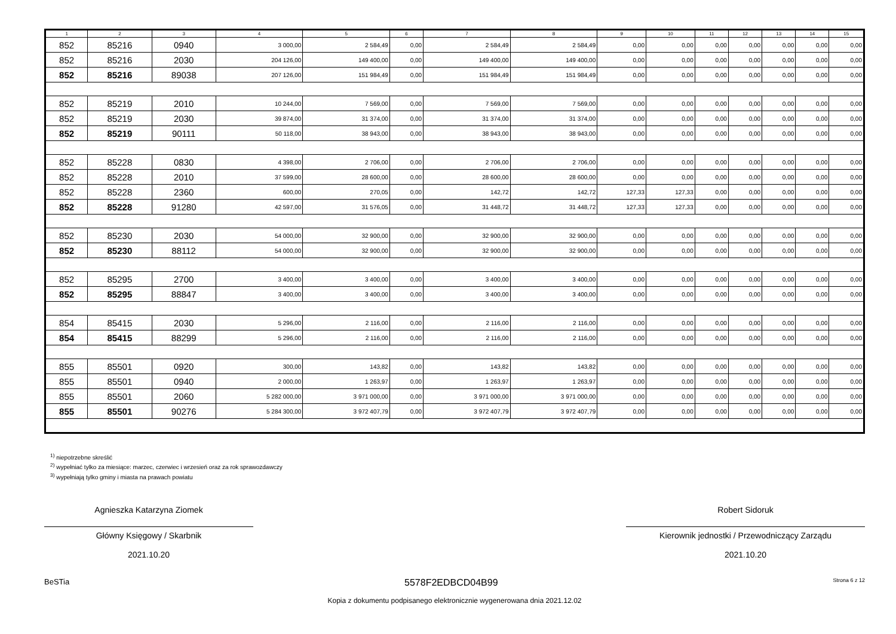| 1 | 2 | 3 | 4 | 5 | 6 | 7 | 8 | 9 | 10 | 11 | 12 | 13 | 14 | 15 |
| --- | --- | --- | --- | --- | --- | --- | --- | --- | --- | --- | --- | --- | --- | --- |
| 852 | 85216 | 0940 | 3 000,00 | 2 584,49 | 0,00 | 2 584,49 | 2 584,49 | 0,00 | 0,00 | 0,00 | 0,00 | 0,00 | 0,00 | 0,00 |
| 852 | 85216 | 2030 | 204 126,00 | 149 400,00 | 0,00 | 149 400,00 | 149 400,00 | 0,00 | 0,00 | 0,00 | 0,00 | 0,00 | 0,00 | 0,00 |
| 852 | 85216 | 89038 | 207 126,00 | 151 984,49 | 0,00 | 151 984,49 | 151 984,49 | 0,00 | 0,00 | 0,00 | 0,00 | 0,00 | 0,00 | 0,00 |
| 852 | 85219 | 2010 | 10 244,00 | 7 569,00 | 0,00 | 7 569,00 | 7 569,00 | 0,00 | 0,00 | 0,00 | 0,00 | 0,00 | 0,00 | 0,00 |
| 852 | 85219 | 2030 | 39 874,00 | 31 374,00 | 0,00 | 31 374,00 | 31 374,00 | 0,00 | 0,00 | 0,00 | 0,00 | 0,00 | 0,00 | 0,00 |
| 852 | 85219 | 90111 | 50 118,00 | 38 943,00 | 0,00 | 38 943,00 | 38 943,00 | 0,00 | 0,00 | 0,00 | 0,00 | 0,00 | 0,00 | 0,00 |
| 852 | 85228 | 0830 | 4 398,00 | 2 706,00 | 0,00 | 2 706,00 | 2 706,00 | 0,00 | 0,00 | 0,00 | 0,00 | 0,00 | 0,00 | 0,00 |
| 852 | 85228 | 2010 | 37 599,00 | 28 600,00 | 0,00 | 28 600,00 | 28 600,00 | 0,00 | 0,00 | 0,00 | 0,00 | 0,00 | 0,00 | 0,00 |
| 852 | 85228 | 2360 | 600,00 | 270,05 | 0,00 | 142,72 | 142,72 | 127,33 | 127,33 | 0,00 | 0,00 | 0,00 | 0,00 | 0,00 |
| 852 | 85228 | 91280 | 42 597,00 | 31 576,05 | 0,00 | 31 448,72 | 31 448,72 | 127,33 | 127,33 | 0,00 | 0,00 | 0,00 | 0,00 | 0,00 |
| 852 | 85230 | 2030 | 54 000,00 | 32 900,00 | 0,00 | 32 900,00 | 32 900,00 | 0,00 | 0,00 | 0,00 | 0,00 | 0,00 | 0,00 | 0,00 |
| 852 | 85230 | 88112 | 54 000,00 | 32 900,00 | 0,00 | 32 900,00 | 32 900,00 | 0,00 | 0,00 | 0,00 | 0,00 | 0,00 | 0,00 | 0,00 |
| 852 | 85295 | 2700 | 3 400,00 | 3 400,00 | 0,00 | 3 400,00 | 3 400,00 | 0,00 | 0,00 | 0,00 | 0,00 | 0,00 | 0,00 | 0,00 |
| 852 | 85295 | 88847 | 3 400,00 | 3 400,00 | 0,00 | 3 400,00 | 3 400,00 | 0,00 | 0,00 | 0,00 | 0,00 | 0,00 | 0,00 | 0,00 |
| 854 | 85415 | 2030 | 5 296,00 | 2 116,00 | 0,00 | 2 116,00 | 2 116,00 | 0,00 | 0,00 | 0,00 | 0,00 | 0,00 | 0,00 | 0,00 |
| 854 | 85415 | 88299 | 5 296,00 | 2 116,00 | 0,00 | 2 116,00 | 2 116,00 | 0,00 | 0,00 | 0,00 | 0,00 | 0,00 | 0,00 | 0,00 |
| 855 | 85501 | 0920 | 300,00 | 143,82 | 0,00 | 143,82 | 143,82 | 0,00 | 0,00 | 0,00 | 0,00 | 0,00 | 0,00 | 0,00 |
| 855 | 85501 | 0940 | 2 000,00 | 1 263,97 | 0,00 | 1 263,97 | 1 263,97 | 0,00 | 0,00 | 0,00 | 0,00 | 0,00 | 0,00 | 0,00 |
| 855 | 85501 | 2060 | 5 282 000,00 | 3 971 000,00 | 0,00 | 3 971 000,00 | 3 971 000,00 | 0,00 | 0,00 | 0,00 | 0,00 | 0,00 | 0,00 | 0,00 |
| 855 | 85501 | 90276 | 5 284 300,00 | 3 972 407,79 | 0,00 | 3 972 407,79 | 3 972 407,79 | 0,00 | 0,00 | 0,00 | 0,00 | 0,00 | 0,00 | 0,00 |
<sup>1)</sup> niepotrzebne skreślić
<sup>2)</sup> wypełniać tylko za miesiące: marzec, czerwiec i wrzesień oraz za rok sprawozdawczy
<sup>3)</sup> wypełniają tylko gminy i miasta na prawach powiatu
Agnieszka Katarzyna Ziomek
Główny Księgowy / Skarbnik
2021.10.20
Robert Sidoruk
Kierownik jednostki / Przewodniczący Zarządu
2021.10.20
BeSTia 5578F2EDBCD04B99 Strona 6 z 12
Kopia z dokumentu podpisanego elektronicznie wygenerowana dnia 2021.12.02